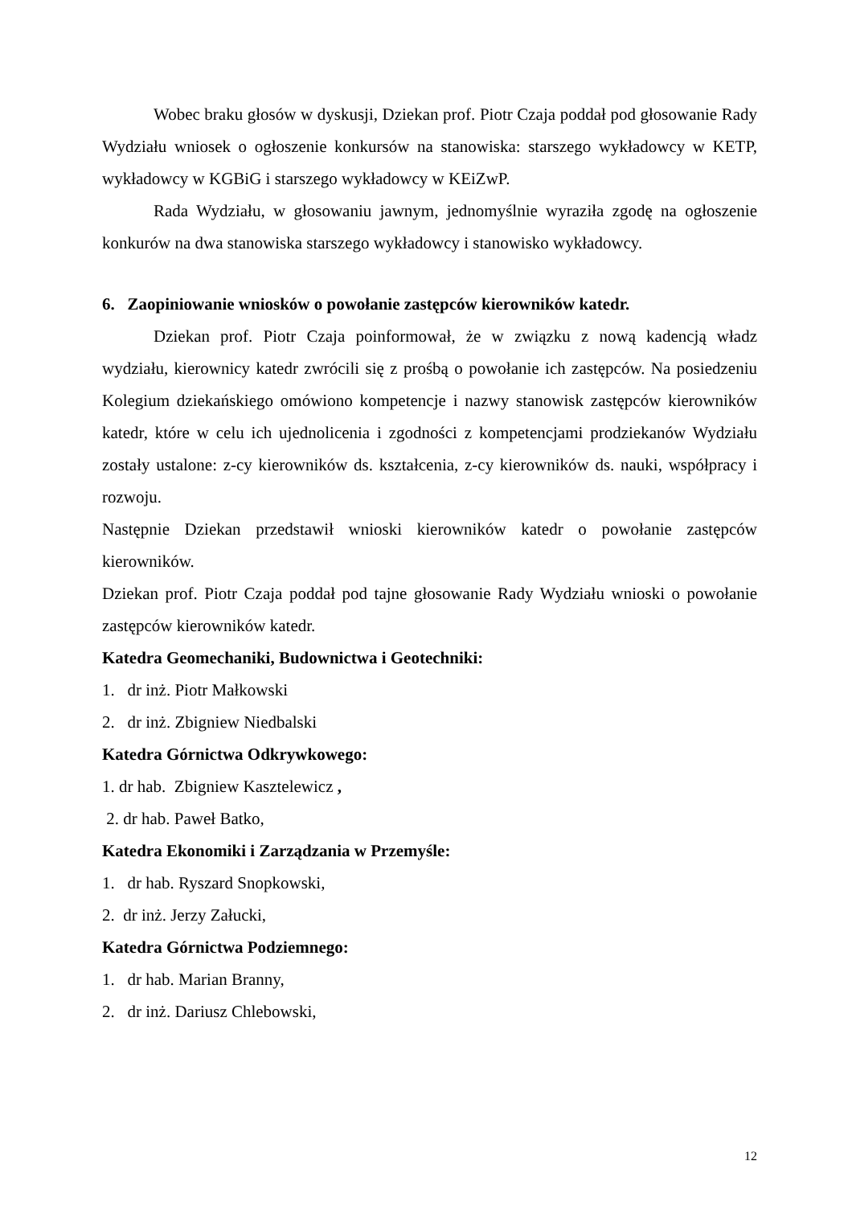Wobec braku głosów w dyskusji, Dziekan prof. Piotr Czaja poddał pod głosowanie Rady Wydziału wniosek o ogłoszenie konkursów na stanowiska: starszego wykładowcy w KETP, wykładowcy w KGBiG i starszego wykładowcy w KEiZwP.
Rada Wydziału, w głosowaniu jawnym, jednomyślnie wyraziła zgodę na ogłoszenie konkurów na dwa stanowiska starszego wykładowcy i stanowisko wykładowcy.
6. Zaopiniowanie wniosków o powołanie zastępców kierowników katedr.
Dziekan prof. Piotr Czaja poinformował, że w związku z nową kadencją władz wydziału, kierownicy katedr zwrócili się z prośbą o powołanie ich zastępców. Na posiedzeniu Kolegium dziekańskiego omówiono kompetencje i nazwy stanowisk zastępców kierowników katedr, które w celu ich ujednolicenia i zgodności z kompetencjami prodziekanów Wydziału zostały ustalone: z-cy kierowników ds. kształcenia, z-cy kierowników ds. nauki, współpracy i rozwoju.
Następnie Dziekan przedstawił wnioski kierowników katedr o powołanie zastępców kierowników.
Dziekan prof. Piotr Czaja poddał pod tajne głosowanie Rady Wydziału wnioski o powołanie zastępców kierowników katedr.
Katedra Geomechaniki, Budownictwa i Geotechniki:
1. dr inż. Piotr Małkowski
2. dr inż. Zbigniew Niedbalski
Katedra Górnictwa Odkrywkowego:
1. dr hab. Zbigniew Kasztelewicz ,
2. dr hab. Paweł Batko,
Katedra Ekonomiki i Zarządzania w Przemyśle:
1. dr hab. Ryszard Snopkowski,
2. dr inż. Jerzy Załucki,
Katedra Górnictwa Podziemnego:
1. dr hab. Marian Branny,
2. dr inż. Dariusz Chlebowski,
12